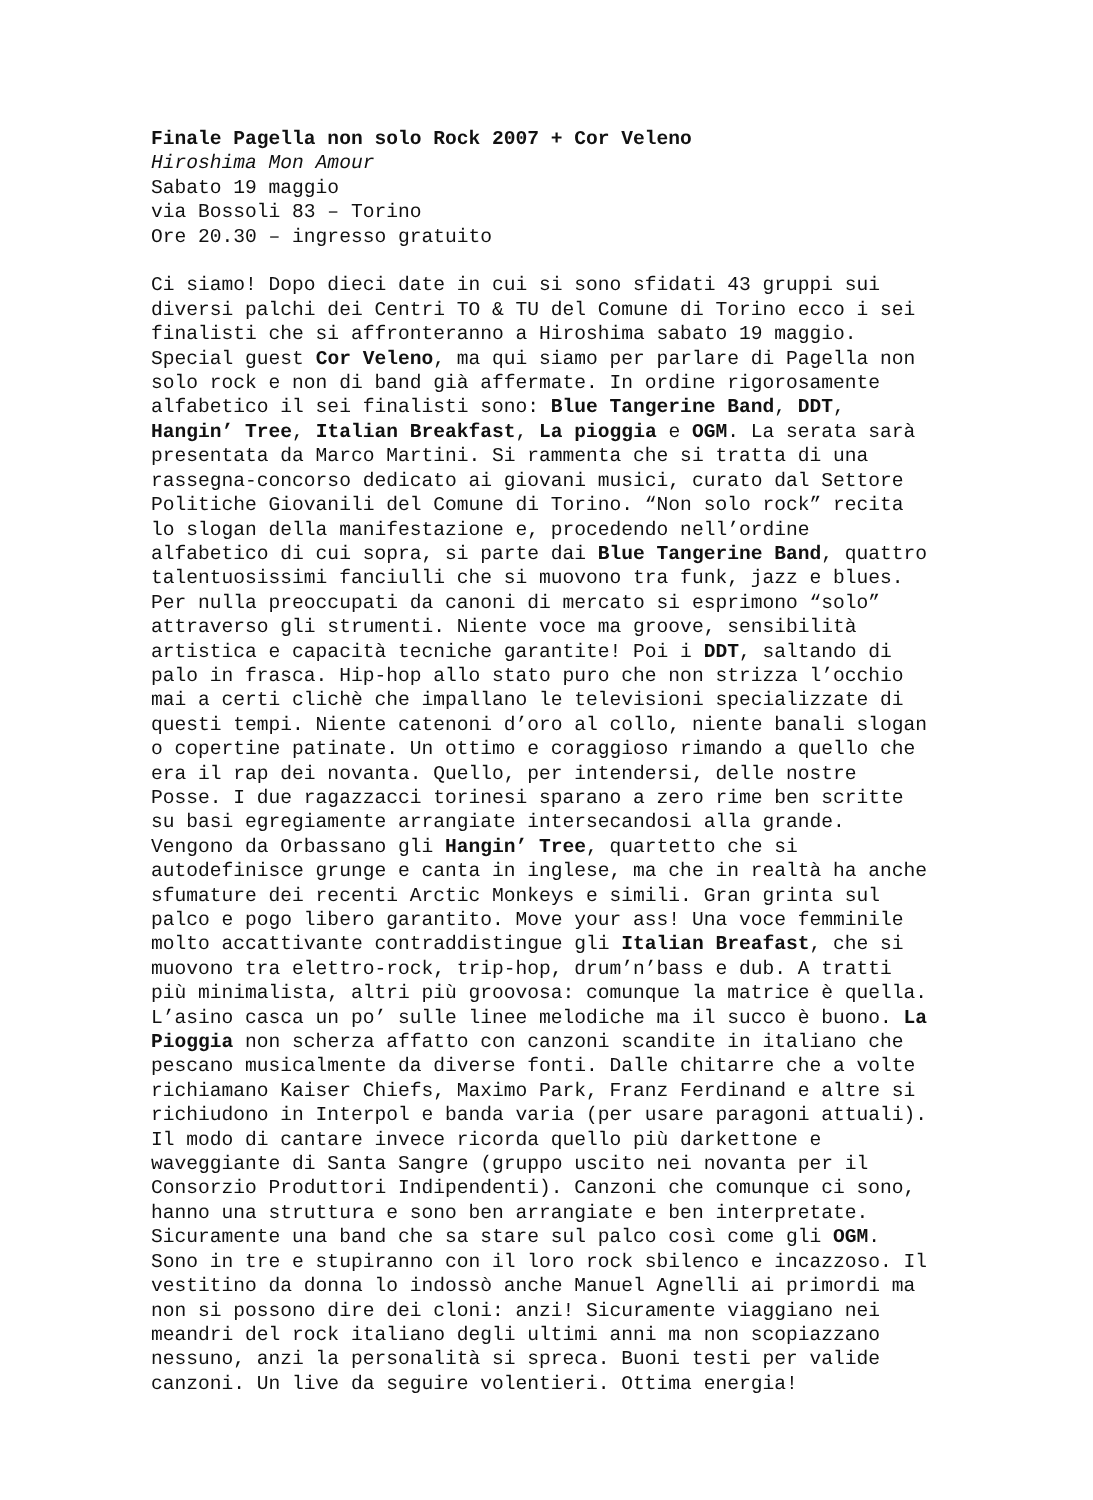Finale Pagella non solo Rock 2007 + Cor Veleno Hiroshima Mon Amour Sabato 19 maggio via Bossoli 83 – Torino Ore 20.30 – ingresso gratuito Ci siamo! Dopo dieci date in cui si sono sfidati 43 gruppi sui diversi palchi dei Centri TO & TU del Comune di Torino ecco i sei finalisti che si affronteranno a Hiroshima sabato 19 maggio. Special guest Cor Veleno, ma qui siamo per parlare di Pagella non solo rock e non di band già affermate. In ordine rigorosamente alfabetico il sei finalisti sono: Blue Tangerine Band, DDT, Hangin’ Tree, Italian Breakfast, La pioggia e OGM. La serata sarà presentata da Marco Martini. Si rammenta che si tratta di una rassegna-concorso dedicato ai giovani musici, curato dal Settore Politiche Giovanili del Comune di Torino. “Non solo rock” recita lo slogan della manifestazione e, procedendo nell’ordine alfabetico di cui sopra, si parte dai Blue Tangerine Band, quattro talentuosissimi fanciulli che si muovono tra funk, jazz e blues. Per nulla preoccupati da canoni di mercato si esprimono “solo” attraverso gli strumenti. Niente voce ma groove, sensibilità artistica e capacità tecniche garantite! Poi i DDT, saltando di palo in frasca. Hip-hop allo stato puro che non strizza l’occhio mai a certi clichè che impallano le televisioni specializzate di questi tempi. Niente catenoni d’oro al collo, niente banali slogan o copertine patinate. Un ottimo e coraggioso rimando a quello che era il rap dei novanta. Quello, per intendersi, delle nostre Posse. I due ragazzacci torinesi sparano a zero rime ben scritte su basi egregiamente arrangiate intersecandosi alla grande. Vengono da Orbassano gli Hangin’ Tree, quartetto che si autodefinisce grunge e canta in inglese, ma che in realtà ha anche sfumature dei recenti Arctic Monkeys e simili. Gran grinta sul palco e pogo libero garantito. Move your ass! Una voce femminile molto accattivante contraddistingue gli Italian Breafast, che si muovono tra elettro-rock, trip-hop, drum’n’bass e dub. A tratti più minimalista, altri più groovosa: comunque la matrice è quella. L’asino casca un po’ sulle linee melodiche ma il succo è buono. La Pioggia non scherza affatto con canzoni scandite in italiano che pescano musicalmente da diverse fonti. Dalle chitarre che a volte richiamano Kaiser Chiefs, Maximo Park, Franz Ferdinand e altre si richiudono in Interpol e banda varia (per usare paragoni attuali). Il modo di cantare invece ricorda quello più darkettone e waveggiante di Santa Sangre (gruppo uscito nei novanta per il Consorzio Produttori Indipendenti). Canzoni che comunque ci sono, hanno una struttura e sono ben arrangiate e ben interpretate. Sicuramente una band che sa stare sul palco così come gli OGM. Sono in tre e stupiranno con il loro rock sbilenco e incazzoso. Il vestitino da donna lo indossò anche Manuel Agnelli ai primordi ma non si possono dire dei cloni: anzi! Sicuramente viaggiano nei meandri del rock italiano degli ultimi anni ma non scopiazzano nessuno, anzi la personalità si spreca. Buoni testi per valide canzoni. Un live da seguire volentieri. Ottima energia!